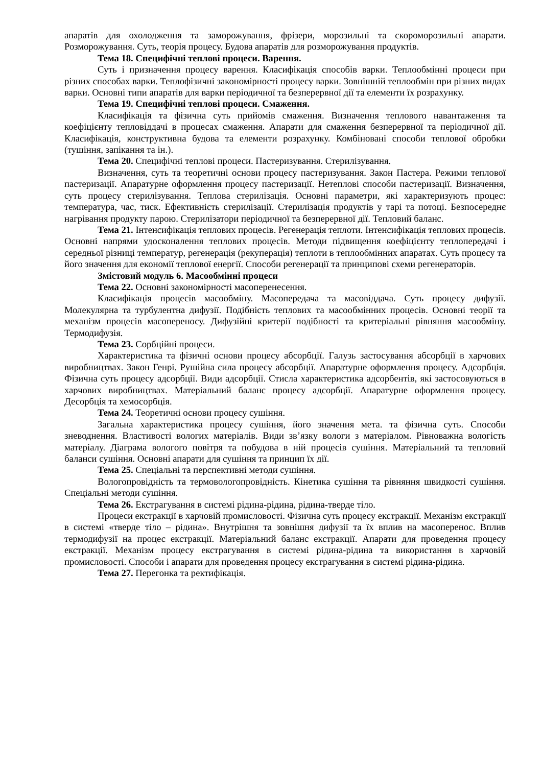апаратів для охолодження та заморожування, фрізери, морозильні та скороморозильні апарати. Розморожування. Суть, теорія процесу. Будова апаратів для розморожування продуктів.
Тема 18. Специфічні теплові процеси. Варення.
Суть і призначення процесу варення. Класифікація способів варки. Теплообмінні процеси при різних способах варки. Теплофізичні закономірності процесу варки. Зовнішній теплообмін при різних видах варки. Основні типи апаратів для варки періодичної та безперервної дії та елементи їх розрахунку.
Тема 19. Специфічні теплові процеси. Смаження.
Класифікація та фізична суть прийомів смаження. Визначення теплового навантаження та коефіцієнту тепловіддачі в процесах смаження. Апарати для смаження безперервної та періодичної дії. Класифікація, конструктивна будова та елементи розрахунку. Комбіновані способи теплової обробки (тушіння, запікання та ін.).
Тема 20. Специфічні теплові процеси. Пастеризування. Стерилізування.
Визначення, суть та теоретичні основи процесу пастеризування. Закон Пастера. Режими теплової пастеризації. Апаратурне оформлення процесу пастеризації. Нетеплові способи пастеризації. Визначення, суть процесу стерилізування. Теплова стерилізація. Основні параметри, які характеризують процес: температура, час, тиск. Ефективність стерилізації. Стерилізація продуктів у тарі та потоці. Безпосереднє нагрівання продукту парою. Стерилізатори періодичної та безперервної дії. Тепловий баланс.
Тема 21. Інтенсифікація теплових процесів. Регенерація теплоти. Інтенсифікація теплових процесів. Основні напрями удосконалення теплових процесів. Методи підвищення коефіцієнту теплопередачі і середньої різниці температур, регенерація (рекуперація) теплоти в теплообмінних апаратах. Суть процесу та його значення для економії теплової енергії. Способи регенерації та принципові схеми регенераторів.
Змістовий модуль 6. Масообмінні процеси
Тема 22. Основні закономірності масоперенесення.
Класифікація процесів масообміну. Масопередача та масовіддача. Суть процесу дифузії. Молекулярна та турбулентна дифузії. Подібність теплових та масообмінних процесів. Основні теорії та механізм процесів масопереносу. Дифузійні критерії подібності та критеріальні рівняння масообміну. Термодифузія.
Тема 23. Сорбційні процеси.
Характеристика та фізичні основи процесу абсорбції. Галузь застосування абсорбції в харчових виробництвах. Закон Генрі. Рушійна сила процесу абсорбції. Апаратурне оформлення процесу. Адсорбція. Фізична суть процесу адсорбції. Види адсорбції. Стисла характеристика адсорбентів, які застосовуються в харчових виробництвах. Матеріальний баланс процесу адсорбції. Апаратурне оформлення процесу. Десорбція та хемосорбція.
Тема 24. Теоретичні основи процесу сушіння.
Загальна характеристика процесу сушіння, його значення мета. та фізична суть. Способи зневоднення. Властивості вологих матеріалів. Види зв’язку вологи з матеріалом. Рівноважна вологість матеріалу. Діаграма вологого повітря та побудова в ній процесів сушіння. Матеріальний та тепловий баланси сушіння. Основні апарати для сушіння та принцип їх дії.
Тема 25. Спеціальні та перспективні методи сушіння.
Вологопровідність та термовологопровідність. Кінетика сушіння та рівняння швидкості сушіння. Спеціальні методи сушіння.
Тема 26. Екстрагування в системі рідина-рідина, рідина-тверде тіло.
Процеси екстракції в харчовій промисловості. Фізична суть процесу екстракції. Механізм екстракції в системі «тверде тіло – рідина». Внутрішня та зовнішня дифузії та їх вплив на масоперенос. Вплив термодифузії на процес екстракції. Матеріальний баланс екстракції. Апарати для проведення процесу екстракції. Механізм процесу екстрагування в системі рідина-рідина та використання в харчовій промисловості. Способи і апарати для проведення процесу екстрагування в системі рідина-рідина.
Тема 27. Перегонка та ректифікація.